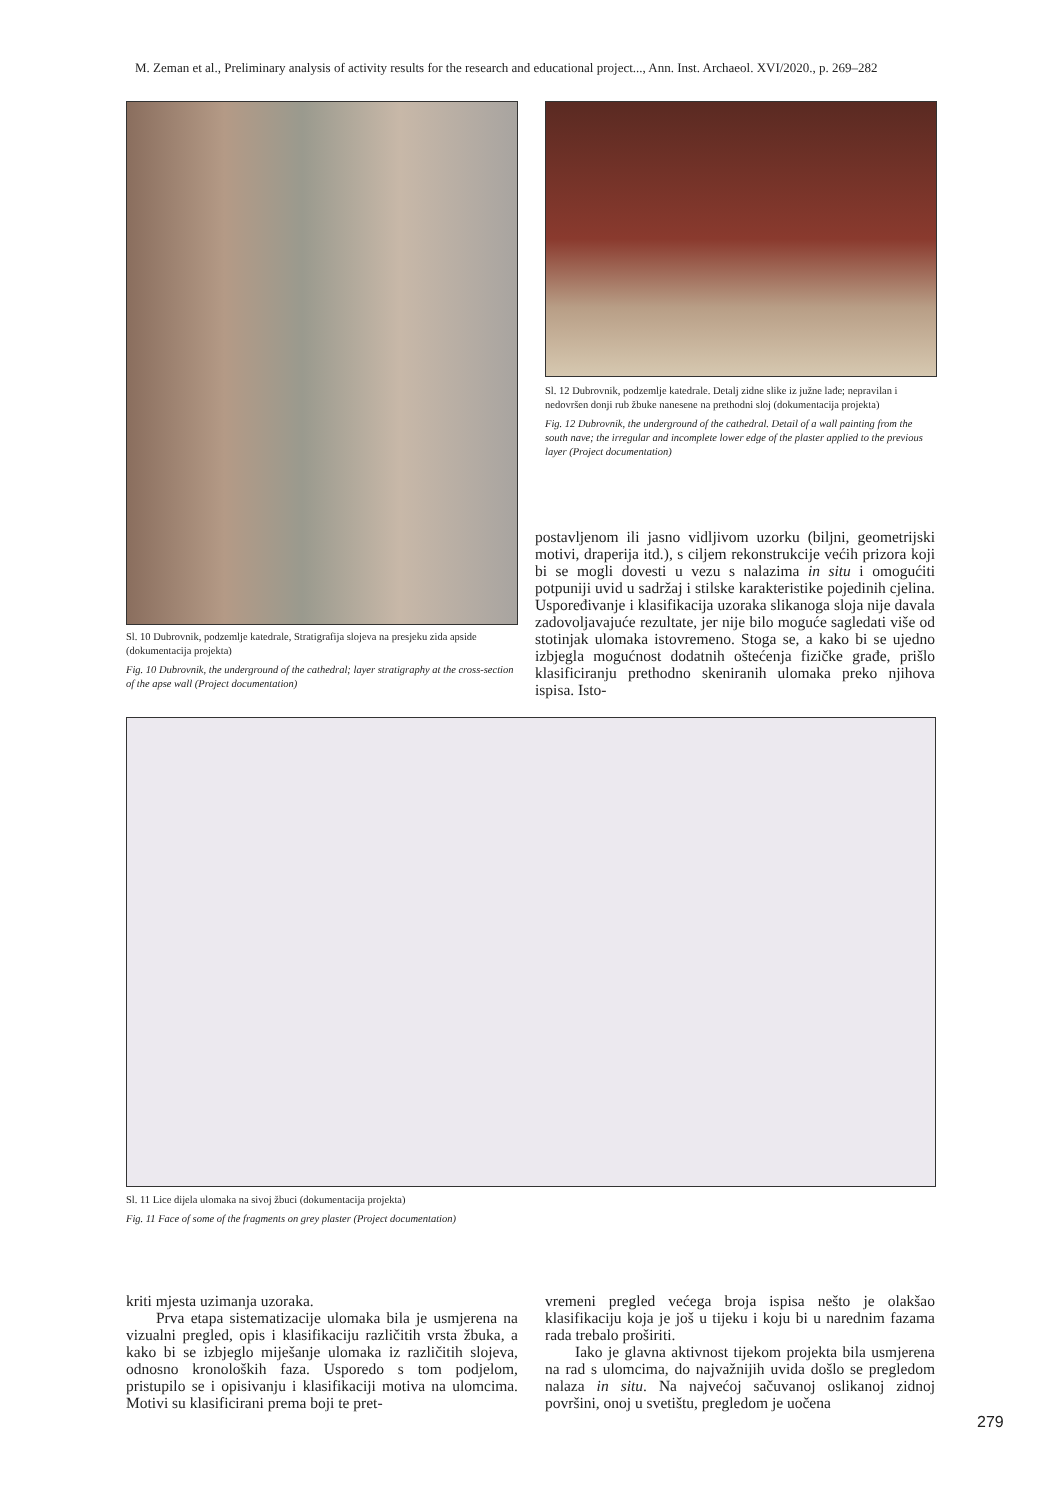M. Zeman et al., Preliminary analysis of activity results for the research and educational project..., Ann. Inst. Archaeol. XVI/2020., p. 269–282
Sl. 10 Dubrovnik, podzemlje katedrale, Stratigrafija slojeva na presjeku zida apside (dokumentacija projekta)
Fig. 10 Dubrovnik, the underground of the cathedral; layer stratigraphy at the cross-section of the apse wall (Project documentation)
Sl. 12 Dubrovnik, podzemlje katedrale. Detalj zidne slike iz južne lađe; nepravilan i nedovršen donji rub žbuke nanesene na prethodni sloj (dokumentacija projekta)
Fig. 12 Dubrovnik, the underground of the cathedral. Detail of a wall painting from the south nave; the irregular and incomplete lower edge of the plaster applied to the previous layer (Project documentation)
postavljenom ili jasno vidljivom uzorku (biljni, geometrijski motivi, draperija itd.), s ciljem rekonstrukcije većih prizora koji bi se mogli dovesti u vezu s nalazima in situ i omogućiti potpuniji uvid u sadržaj i stilske karakteristike pojedinih cjelina. Uspoređivanje i klasifikacija uzoraka slikanoga sloja nije davala zadovoljavajuće rezultate, jer nije bilo moguće sagledati više od stotinjak ulomaka istovremeno. Stoga se, a kako bi se ujedno izbjegla mogućnost dodatnih oštećenja fizičke građe, prišlo klasificiranju prethodno skeniranih ulomaka preko njihova ispisa. Isto-
Sl. 11 Lice dijela ulomaka na sivoj žbuci (dokumentacija projekta)
Fig. 11 Face of some of the fragments on grey plaster (Project documentation)
kriti mjesta uzimanja uzoraka.
Prva etapa sistematizacije ulomaka bila je usmjerena na vizualni pregled, opis i klasifikaciju različitih vrsta žbuka, a kako bi se izbjeglo miješanje ulomaka iz različitih slojeva, odnosno kronoloških faza. Usporedo s tom podjelom, pristupilo se i opisivanju i klasifikaciji motiva na ulomcima. Motivi su klasificirani prema boji te pret-
vremeni pregled većega broja ispisa nešto je olakšao klasifikaciju koja je još u tijeku i koju bi u narednim fazama rada trebalo proširiti.
Iako je glavna aktivnost tijekom projekta bila usmjerena na rad s ulomcima, do najvažnijih uvida došlo se pregledom nalaza in situ. Na najvećoj sačuvanoj oslikanoj zidnoj površini, onoj u svetištu, pregledom je uočena
279